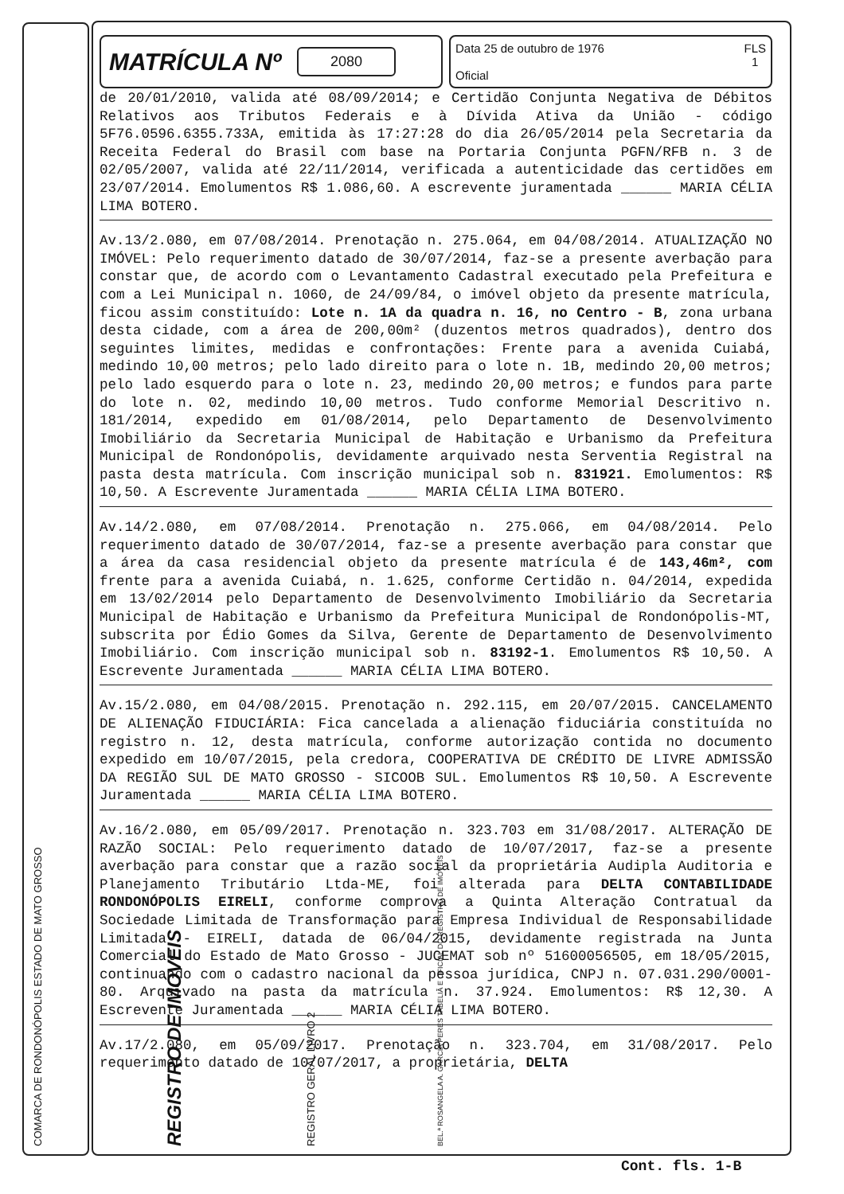COMARCA DE RONDONÓPOLIS ESTADO DE MATO GROSSO
REGISTRO DE IMÓVEIS
REGISTRO GERAL LIVRO 2
BEL.ª ROSANGELA A. GARCIA PERES TABELIÃ E OFICIAL DO REGISTRO DE IMÓVEIS
MATRÍCULA Nº 2080
Data 25 de outubro de 1976
Oficial
FLS
1
de 20/01/2010, valida até 08/09/2014; e Certidão Conjunta Negativa de Débitos Relativos aos Tributos Federais e à Dívida Ativa da União - código 5F76.0596.6355.733A, emitida às 17:27:28 do dia 26/05/2014 pela Secretaria da Receita Federal do Brasil com base na Portaria Conjunta PGFN/RFB n. 3 de 02/05/2007, valida até 22/11/2014, verificada a autenticidade das certidões em 23/07/2014. Emolumentos R$ 1.086,60. A escrevente juramentada ______ MARIA CÉLIA LIMA BOTERO.
Av.13/2.080, em 07/08/2014. Prenotação n. 275.064, em 04/08/2014. ATUALIZAÇÃO NO IMÓVEL: Pelo requerimento datado de 30/07/2014, faz-se a presente averbação para constar que, de acordo com o Levantamento Cadastral executado pela Prefeitura e com a Lei Municipal n. 1060, de 24/09/84, o imóvel objeto da presente matrícula, ficou assim constituído: Lote n. 1A da quadra n. 16, no Centro - B, zona urbana desta cidade, com a área de 200,00m² (duzentos metros quadrados), dentro dos seguintes limites, medidas e confrontações: Frente para a avenida Cuiabá, medindo 10,00 metros; pelo lado direito para o lote n. 1B, medindo 20,00 metros; pelo lado esquerdo para o lote n. 23, medindo 20,00 metros; e fundos para parte do lote n. 02, medindo 10,00 metros. Tudo conforme Memorial Descritivo n. 181/2014, expedido em 01/08/2014, pelo Departamento de Desenvolvimento Imobiliário da Secretaria Municipal de Habitação e Urbanismo da Prefeitura Municipal de Rondonópolis, devidamente arquivado nesta Serventia Registral na pasta desta matrícula. Com inscrição municipal sob n. 831921. Emolumentos: R$ 10,50. A Escrevente Juramentada ______ MARIA CÉLIA LIMA BOTERO.
Av.14/2.080, em 07/08/2014. Prenotação n. 275.066, em 04/08/2014. Pelo requerimento datado de 30/07/2014, faz-se a presente averbação para constar que a área da casa residencial objeto da presente matrícula é de 143,46m², com frente para a avenida Cuiabá, n. 1.625, conforme Certidão n. 04/2014, expedida em 13/02/2014 pelo Departamento de Desenvolvimento Imobiliário da Secretaria Municipal de Habitação e Urbanismo da Prefeitura Municipal de Rondonópolis-MT, subscrita por Édio Gomes da Silva, Gerente de Departamento de Desenvolvimento Imobiliário. Com inscrição municipal sob n. 83192-1. Emolumentos R$ 10,50. A Escrevente Juramentada ______ MARIA CÉLIA LIMA BOTERO.
Av.15/2.080, em 04/08/2015. Prenotação n. 292.115, em 20/07/2015. CANCELAMENTO DE ALIENAÇÃO FIDUCIÁRIA: Fica cancelada a alienação fiduciária constituída no registro n. 12, desta matrícula, conforme autorização contida no documento expedido em 10/07/2015, pela credora, COOPERATIVA DE CRÉDITO DE LIVRE ADMISSÃO DA REGIÃO SUL DE MATO GROSSO - SICOOB SUL. Emolumentos R$ 10,50. A Escrevente Juramentada ______ MARIA CÉLIA LIMA BOTERO.
Av.16/2.080, em 05/09/2017. Prenotação n. 323.703 em 31/08/2017. ALTERAÇÃO DE RAZÃO SOCIAL: Pelo requerimento datado de 10/07/2017, faz-se a presente averbação para constar que a razão social da proprietária Audipla Auditoria e Planejamento Tributário Ltda-ME, foi alterada para DELTA CONTABILIDADE RONDONÓPOLIS EIRELI, conforme comprova a Quinta Alteração Contratual da Sociedade Limitada de Transformação para Empresa Individual de Responsabilidade Limitada - EIRELI, datada de 06/04/2015, devidamente registrada na Junta Comercial do Estado de Mato Grosso - JUCEMAT sob nº 51600056505, em 18/05/2015, continuando com o cadastro nacional da pessoa jurídica, CNPJ n. 07.031.290/0001-80. Arquivado na pasta da matrícula n. 37.924. Emolumentos: R$ 12,30. A Escrevente Juramentada ______ MARIA CÉLIA LIMA BOTERO.
Av.17/2.080, em 05/09/2017. Prenotação n. 323.704, em 31/08/2017. Pelo requerimento datado de 10/07/2017, a proprietária, DELTA
Cont. fls. 1-B